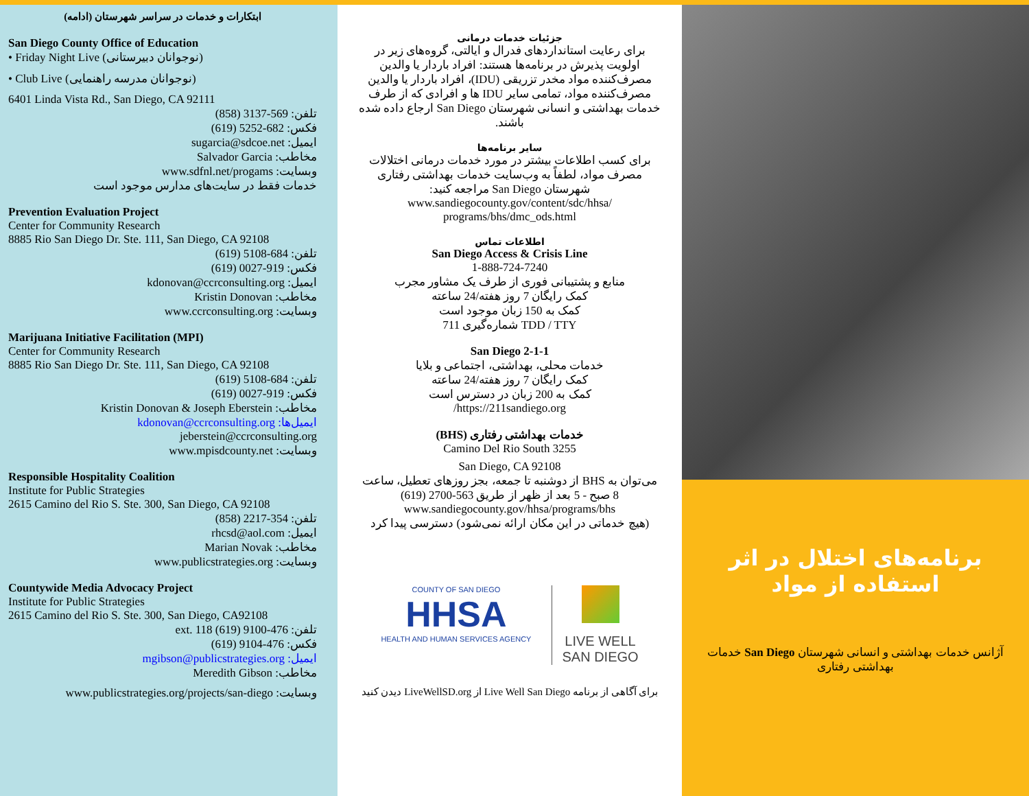ابتکارات و خدمات در سراسر شهرستان (ادامه)
San Diego County Office of Education
• Friday Night Live (نوجوانان دبیرستانی)
• Club Live (نوجوانان مدرسه راهنمایی)
6401 Linda Vista Rd., San Diego, CA 92111
تلفن: 569-3137 (858)
فکس: 682-5252 (619)
ایمیل: sugarcia@sdcoe.net
مخاطب: Salvador Garcia
وبسایت: www.sdfnl.net/progams
خدمات فقط در سایت‌های مدارس موجود است
Prevention Evaluation Project
Center for Community Research
8885 Rio San Diego Dr. Ste. 111, San Diego, CA 92108
تلفن: 684-5108 (619)
فکس: 919-0027 (619)
ایمیل: kdonovan@ccrconsulting.org
مخاطب: Kristin Donovan
وبسایت: www.ccrconsulting.org
Marijuana Initiative Facilitation (MPI)
Center for Community Research
8885 Rio San Diego Dr. Ste. 111, San Diego, CA 92108
تلفن: 684-5108 (619)
فکس: 919-0027 (619)
مخاطب: Kristin Donovan & Joseph Eberstein
ایمیل‌ها: kdonovan@ccrconsulting.org
jeberstein@ccrconsulting.org
وبسایت: www.mpisdcounty.net
Responsible Hospitality Coalition
Institute for Public Strategies
2615 Camino del Rio S. Ste. 300, San Diego, CA 92108
تلفن: 354-2217 (858)
ایمیل: rhcsd@aol.com
مخاطب: Marian Novak
وبسایت: www.publicstrategies.org
Countywide Media Advocacy Project
Institute for Public Strategies
2615 Camino del Rio S. Ste. 300, San Diego, CA92108
تلفن: 476-9100 ext. 118 (619)
فکس: 476-9104 (619)
ایمیل: mgibson@publicstrategies.org
مخاطب: Meredith Gibson
وبسایت: www.publicstrategies.org/projects/san-diego
جزئیات خدمات درمانی
برای رعایت استانداردهای فدرال و ایالتی، گروه‌های زیر در اولویت پذیرش در برنامه‌ها هستند: افراد باردار یا والدین مصرف‌کننده مواد مخدر تزریقی (IDU)، افراد باردار یا والدین مصرف‌کننده مواد، تمامی سایر IDU ها و افرادی که از طرف خدمات بهداشتی و انسانی شهرستان San Diego ارجاع داده شده باشند.
سایر برنامه‌ها
برای کسب اطلاعات بیشتر در مورد خدمات درمانی اختلالات مصرف مواد، لطفاً به وب‌سایت خدمات بهداشتی رفتاری شهرستان San Diego مراجعه کنید: www.sandiegocounty.gov/content/sdc/hhsa/ programs/bhs/dmc_ods.html
اطلاعات تماس
San Diego Access & Crisis Line
1-888-724-7240
منابع و پشتیبانی فوری از طرف یک مشاور مجرب
کمک رایگان 7 روز هفته/24 ساعته
کمک به 150 زبان موجود است
TDD / TTY شماره‌گیری 711
2-1-1 San Diego
خدمات محلی، بهداشتی، اجتماعی و بلایا
کمک رایگان 7 روز هفته/24 ساعته
کمک به 200 زبان در دسترس است
https://211sandiego.org/
خدمات بهداشتی رفتاری (BHS)
3255 Camino Del Rio South
San Diego, CA 92108
می‌توان به BHS از دوشنبه تا جمعه، بجز روزهای تعطیل، ساعت 8 صبح - 5 بعد از ظهر از طریق 563-2700 (619)
www.sandiegocounty.gov/hhsa/programs/bhs
(هیچ خدماتی در این مکان ارائه نمی‌شود) دسترسی پیدا کرد
COUNTY OF SAN DIEGO
HHSA
HEALTH AND HUMAN SERVICES AGENCY
LIVE WELL
SAN DIEGO
برای آگاهی از برنامه Live Well San Diego از LiveWellSD.org دیدن کنید
برنامه‌های اختلال در اثر استفاده از مواد
آژانس خدمات بهداشتی و انسانی شهرستان San Diego خدمات بهداشتی رفتاری